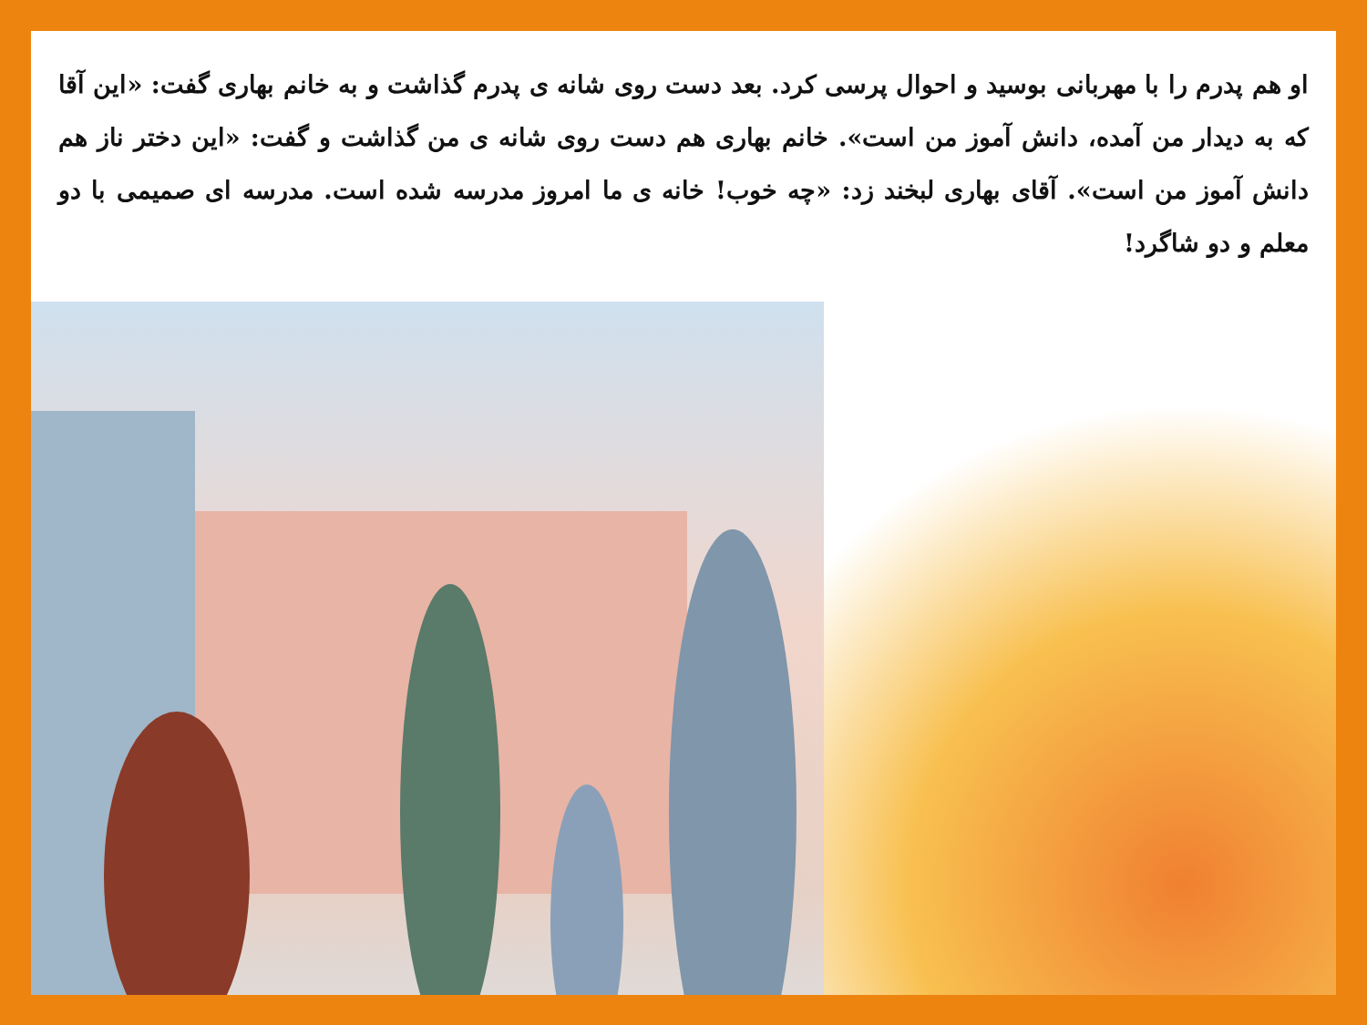او هم پدرم را با مهربانی بوسید و احوال پرسی کرد. بعد دست روی شانه ی پدرم گذاشت و به خانم بهاری گفت: «این آقا که به دیدار من آمده، دانش آموز من است». خانم بهاری هم دست روی شانه ی من گذاشت و گفت: «این دختر ناز هم دانش آموز من است». آقای بهاری لبخند زد: «چه خوب! خانه ی ما امروز مدرسه شده است. مدرسه ای صمیمی با دو معلم و دو شاگرد!